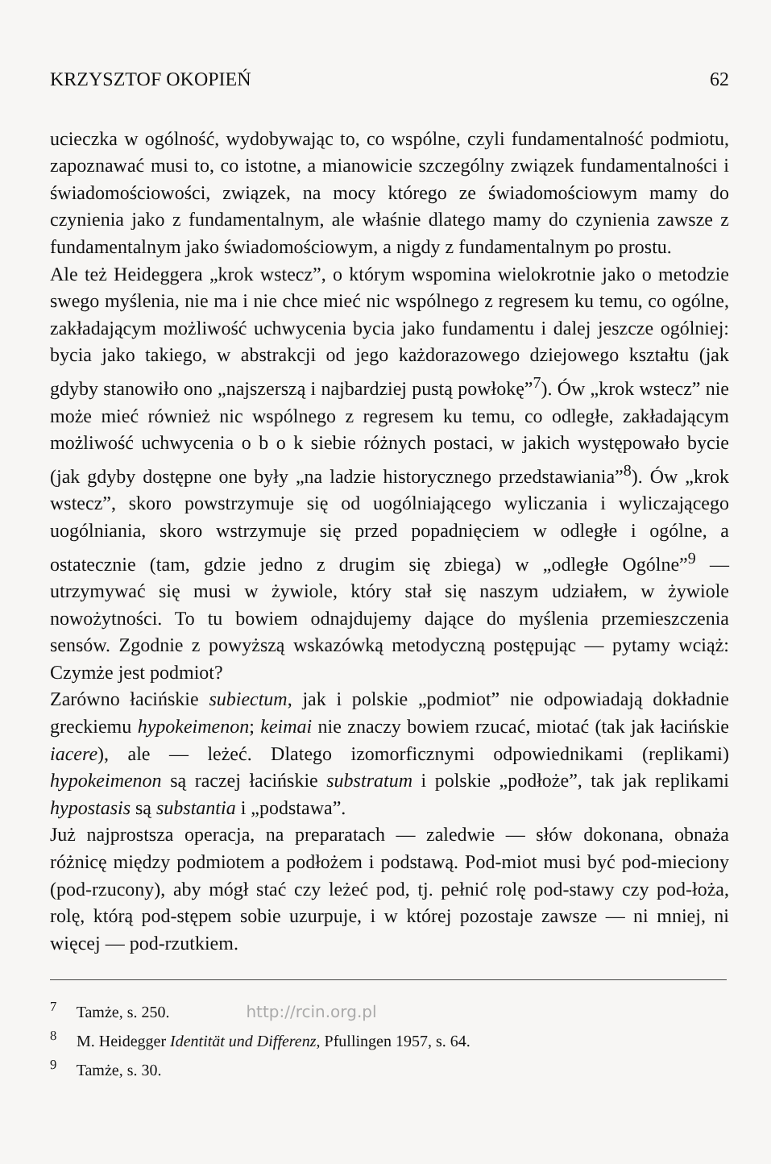KRZYSZTOF OKOPIEŃ 62
ucieczka w ogólność, wydobywając to, co wspólne, czyli fundamentalność podmiotu, zapoznawać musi to, co istotne, a mianowicie szczególny związek fundamentalności i świadomościowości, związek, na mocy którego ze świadomościowym mamy do czynienia jako z fundamentalnym, ale właśnie dlatego mamy do czynienia zawsze z fundamentalnym jako świadomościowym, a nigdy z fundamentalnym po prostu.
Ale też Heideggera „krok wstecz”, o którym wspomina wielokrotnie jako o metodzie swego myślenia, nie ma i nie chce mieć nic wspólnego z regresem ku temu, co ogólne, zakładającym możliwość uchwycenia bycia jako fundamentu i dalej jeszcze ogólniej: bycia jako takiego, w abstrakcji od jego każdorazowego dziejowego kształtu (jak gdyby stanowiło ono „najszerszą i najbardziej pustą powłokę”<sup>7</sup>). Ów „krok wstecz” nie może mieć również nic wspólnego z regresem ku temu, co odległe, zakładającym możliwość uchwycenia o b o k siebie różnych postaci, w jakich występowało bycie (jak gdyby dostępne one były „na ladzie historycznego przedstawiania”<sup>8</sup>). Ów „krok wstecz”, skoro powstrzymuje się od uogólniającego wyliczania i wyliczającego uogólniania, skoro wstrzymuje się przed popadnięciem w odległe i ogólne, a ostatecznie (tam, gdzie jedno z drugim się zbiega) w „odległe Ogólne”<sup>9</sup> — utrzymywać się musi w żywiole, który stał się naszym udziałem, w żywiole nowożytności. To tu bowiem odnajdujemy dające do myślenia przemieszczenia sensów. Zgodnie z powyższą wskazówką metodyczną postępując — pytamy wciąż: Czymże jest podmiot?
Zarówno łacińskie subiectum, jak i polskie „podmiot” nie odpowiadają dokładnie greckiemu hypokeimenon; keimai nie znaczy bowiem rzucać, miotać (tak jak łacińskie iacere), ale — leżeć. Dlatego izomorficznymi odpowiednikami (replikami) hypokeimenon są raczej łacińskie substratum i polskie „podłoże”, tak jak replikami hypostasis są substantia i „podstawa”.
Już najprostsza operacja, na preparatach — zaledwie — słów dokonana, obnaża różnicę między podmiotem a podłożem i podstawą. Pod-miot musi być pod-mieciony (pod-rzucony), aby mógł stać czy leżeć pod, tj. pełnić rolę pod-stawy czy pod-łoża, rolę, którą pod-stępem sobie uzurpuje, i w której pozostaje zawsze — ni mniej, ni więcej — pod-rzutkiem.
<sup>7</sup> Tamże, s. 250. http://rcin.org.pl
<sup>8</sup> M. Heidegger Identität und Differenz, Pfullingen 1957, s. 64.
<sup>9</sup> Tamże, s. 30.